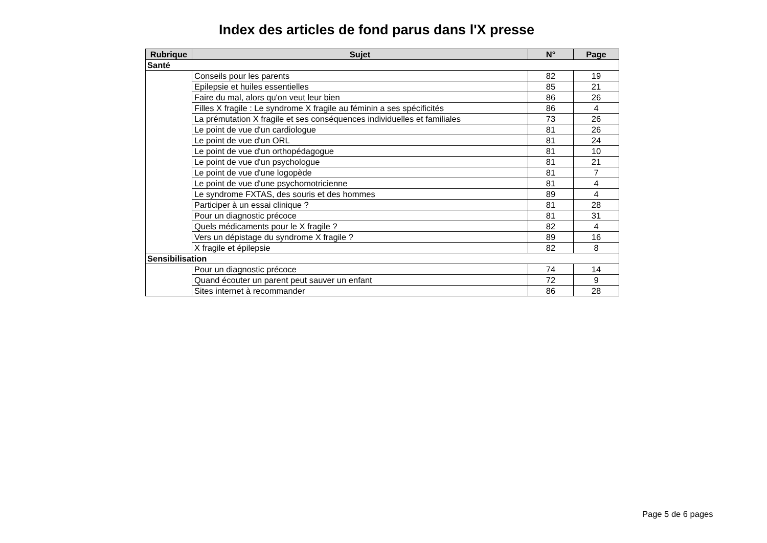Index des articles de fond parus dans l'X presse
| Rubrique | Sujet | N° | Page |
| --- | --- | --- | --- |
| Santé | | | |
| | Conseils pour les parents | 82 | 19 |
| | Epilepsie et huiles essentielles | 85 | 21 |
| | Faire du mal, alors qu'on veut leur bien | 86 | 26 |
| | Filles X fragile : Le syndrome X fragile au féminin a ses spécificités | 86 | 4 |
| | La prémutation X fragile et ses conséquences individuelles et familiales | 73 | 26 |
| | Le point de vue d'un cardiologue | 81 | 26 |
| | Le point de vue d'un ORL | 81 | 24 |
| | Le point de vue d'un orthopédagogue | 81 | 10 |
| | Le point de vue d'un psychologue | 81 | 21 |
| | Le point de vue d'une logopède | 81 | 7 |
| | Le point de vue d'une psychomotricienne | 81 | 4 |
| | Le syndrome FXTAS, des souris et des hommes | 89 | 4 |
| | Participer à un essai clinique ? | 81 | 28 |
| | Pour un diagnostic précoce | 81 | 31 |
| | Quels médicaments pour le X fragile ? | 82 | 4 |
| | Vers un dépistage du syndrome X fragile ? | 89 | 16 |
| | X fragile et épilepsie | 82 | 8 |
| Sensibilisation | | | |
| | Pour un diagnostic précoce | 74 | 14 |
| | Quand écouter un parent peut sauver un enfant | 72 | 9 |
| | Sites internet à recommander | 86 | 28 |
Page 5 de 6 pages